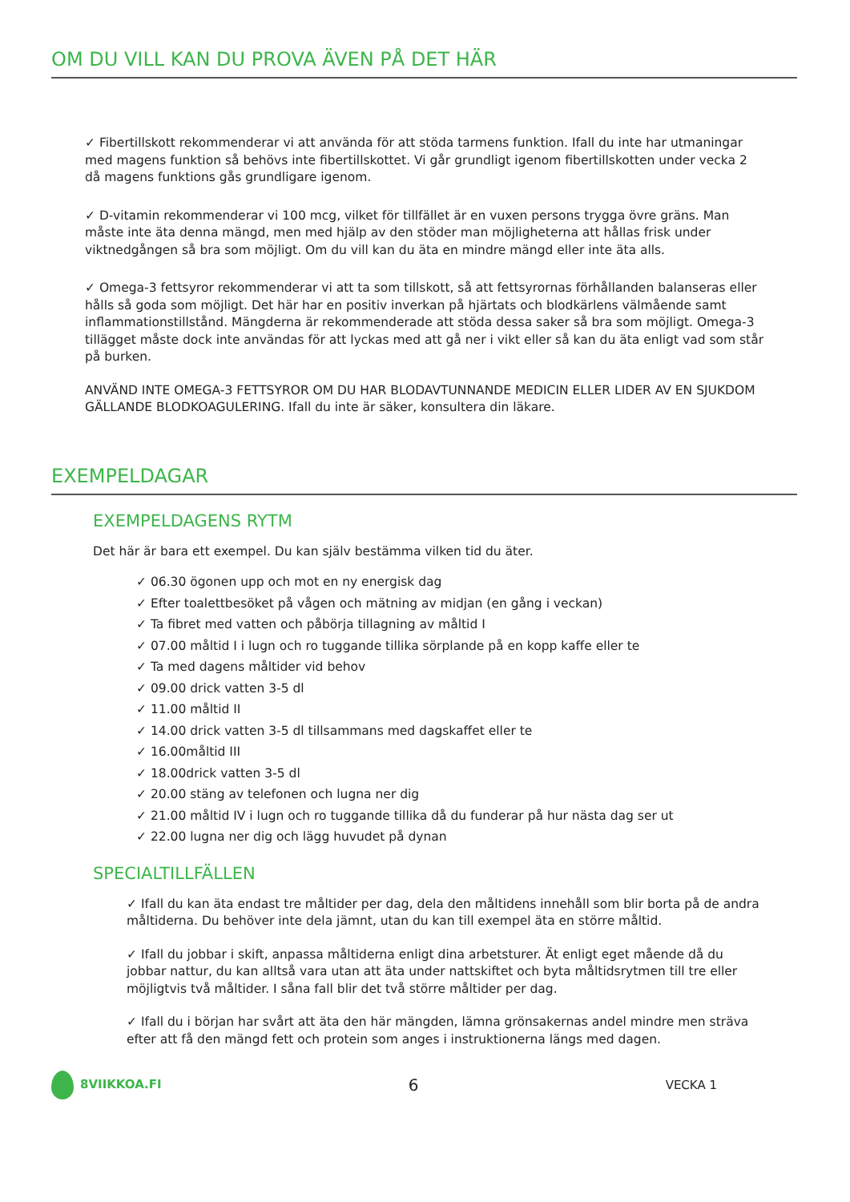OM DU VILL KAN DU PROVA ÄVEN PÅ DET HÄR
✓ Fibertillskott rekommenderar vi att använda för att stöda tarmens funktion. Ifall du inte har utmaningar med magens funktion så behövs inte fibertillskottet. Vi går grundligt igenom fibertillskotten under vecka 2 då magens funktions gås grundligare igenom.
✓ D-vitamin rekommenderar vi 100 mcg, vilket för tillfället är en vuxen persons trygga övre gräns. Man måste inte äta denna mängd, men med hjälp av den stöder man möjligheterna att hållas frisk under viktnedgången så bra som möjligt. Om du vill kan du äta en mindre mängd eller inte äta alls.
✓ Omega-3 fettsyror rekommenderar vi att ta som tillskott, så att fettsyrornas förhållanden balanseras eller hålls så goda som möjligt. Det här har en positiv inverkan på hjärtats och blodkärlens välmående samt inflammationstillstånd. Mängderna är rekommenderade att stöda dessa saker så bra som möjligt. Omega-3 tillägget måste dock inte användas för att lyckas med att gå ner i vikt eller så kan du äta enligt vad som står på burken.
ANVÄND INTE OMEGA-3 FETTSYROR OM DU HAR BLODAVTUNNANDE MEDICIN ELLER LIDER AV EN SJUKDOM GÄLLANDE BLODKOAGULERING. Ifall du inte är säker, konsultera din läkare.
EXEMPELDAGAR
EXEMPELDAGENS RYTM
Det här är bara ett exempel. Du kan själv bestämma vilken tid du äter.
✓ 06.30 ögonen upp och mot en ny energisk dag
✓ Efter toalettbesöket på vågen och mätning av midjan (en gång i veckan)
✓ Ta fibret med vatten och påbörja tillagning av måltid I
✓ 07.00 måltid I i lugn och ro tuggande tillika sörplande på en kopp kaffe eller te
✓ Ta med dagens måltider vid behov
✓ 09.00 drick vatten 3-5 dl
✓ 11.00 måltid II
✓ 14.00 drick vatten 3-5 dl tillsammans med dagskaffet eller te
✓ 16.00måltid III
✓ 18.00drick vatten 3-5 dl
✓ 20.00 stäng av telefonen och lugna ner dig
✓ 21.00 måltid IV i lugn och ro tuggande tillika då du funderar på hur nästa dag ser ut
✓ 22.00 lugna ner dig och lägg huvudet på dynan
SPECIALTILLFÄLLEN
✓ Ifall du kan äta endast tre måltider per dag, dela den måltidens innehåll som blir borta på de andra måltiderna. Du behöver inte dela jämnt, utan du kan till exempel äta en större måltid.
✓ Ifall du jobbar i skift, anpassa måltiderna enligt dina arbetsturer. Ät enligt eget mående då du jobbar nattur, du kan alltså vara utan att äta under nattskiftet och byta måltidsrytmen till tre eller möjligtvis två måltider. I såna fall blir det två större måltider per dag.
✓ Ifall du i början har svårt att äta den här mängden, lämna grönsakernas andel mindre men sträva efter att få den mängd fett och protein som anges i instruktionerna längs med dagen.
8VIIKKOA.FI 6 VECKA 1